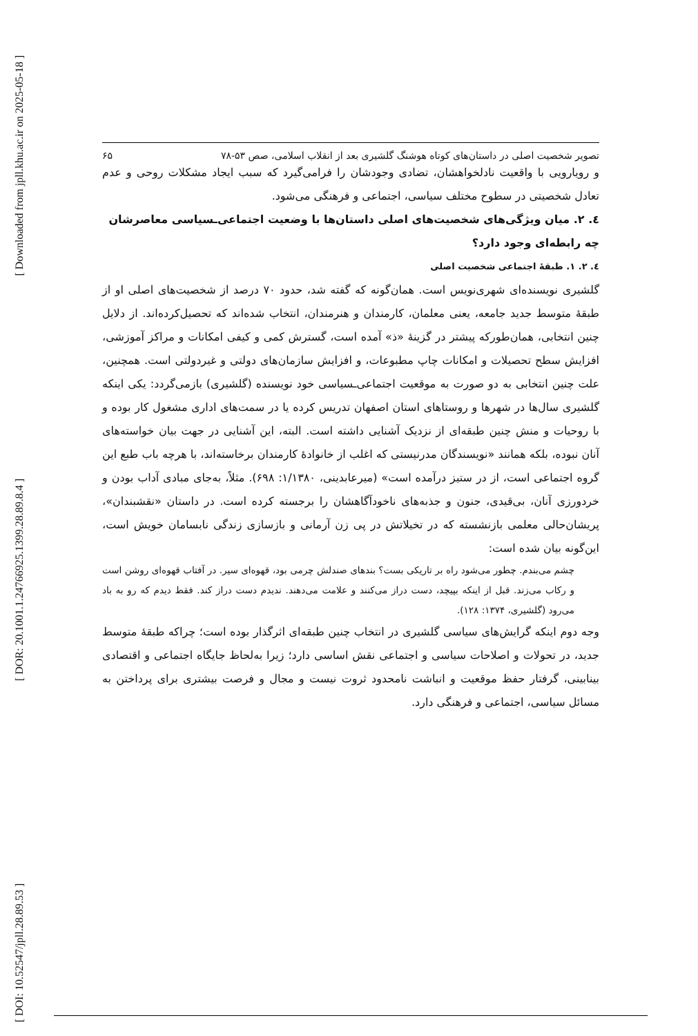[ Downloaded from jpll.khu.ac.ir on 2025-05-18 ]
[ DOR: 20.1001.1.24766925.1399.28.89.8.4 ]
[ DOI: 10.52547/jpll.28.89.53 ]
تصویر شخصیت اصلی در داستان‌های کوتاه هوشنگ گلشیری بعد از انقلاب اسلامی، صص ۵۳-۷۸ ۶۵
و رویارویی با واقعیت نادلخواهشان، تضادی وجودشان را فرامی‌گیرد که سبب ایجاد مشکلات روحی و عدم تعادل شخصیتی در سطوح مختلف سیاسی، اجتماعی و فرهنگی می‌شود.
٤. ۲. میان ویژگی‌های شخصیت‌های اصلی داستان‌ها با وضعیت اجتماعی‌ـسیاسی معاصرشان چه رابطه‌ای وجود دارد؟
٤. ۲. ۱. طبقهٔ اجتماعی شخصیت اصلی
گلشیری نویسنده‌ای شهری‌نویس است. همان‌گونه که گفته شد، حدود ۷۰ درصد از شخصیت‌های اصلی او از طبقهٔ متوسط جدید جامعه، یعنی معلمان، کارمندان و هنرمندان، انتخاب شده‌اند که تحصیل‌کرده‌اند. از دلایل چنین انتخابی، همان‌طورکه پیشتر در گزینهٔ «ذ» آمده است، گسترش کمی و کیفی امکانات و مراکز آموزشی، افزایش سطح تحصیلات و امکانات چاپ مطبوعات، و افزایش سازمان‌های دولتی و غیردولتی است. همچنین، علت چنین انتخابی به دو صورت به موقعیت اجتماعی‌ـسیاسی خود نویسنده (گلشیری) بازمی‌گردد: یکی اینکه گلشیری سال‌ها در شهرها و روستاهای استان اصفهان تدریس کرده یا در سمت‌های اداری مشغول کار بوده و با روحیات و منش چنین طبقه‌ای از نزدیک آشنایی داشته است. البته، این آشنایی در جهت بیان خواسته‌های آنان نبوده، بلکه همانند «نویسندگان مدرنیستی که اغلب از خانوادهٔ کارمندان برخاسته‌اند، با هرچه باب طبع این گروه اجتماعی است، از در ستیز درآمده است» (میرعابدینی، ۱/۱۳۸۰: ۶۹۸). مثلاً، به‌جای مبادی آداب بودن و خردورزی آنان، بی‌قیدی، جنون و جذبه‌های ناخودآگاهشان را برجسته کرده است. در داستان «نقشبندان»، پریشان‌حالی معلمی بازنشسته که در تخیلاتش در پی زن آرمانی و بازسازی زندگی نابسامان خویش است، این‌گونه بیان شده است:
چشم می‌بندم. چطور می‌شود راه بر تاریکی بست؟ بندهای صندلش چرمی بود، قهوه‌ای سیر. در آفتاب قهوه‌ای روشن است و رکاب می‌زند. قبل از اینکه بپیچد، دست دراز می‌کنند و علامت می‌دهند. ندیدم دست دراز کند. فقط دیدم که رو به باد می‌رود (گلشیری، ۱۳۷۴: ۱۲۸).
وجه دوم اینکه گرایش‌های سیاسی گلشیری در انتخاب چنین طبقه‌ای اثرگذار بوده است؛ چراکه طبقهٔ متوسط جدید، در تحولات و اصلاحات سیاسی و اجتماعی نقش اساسی دارد؛ زیرا به‌لحاظ جایگاه اجتماعی و اقتصادی بینابینی، گرفتار حفظ موقعیت و انباشت نامحدود ثروت نیست و مجال و فرصت بیشتری برای پرداختن به مسائل سیاسی، اجتماعی و فرهنگی دارد.